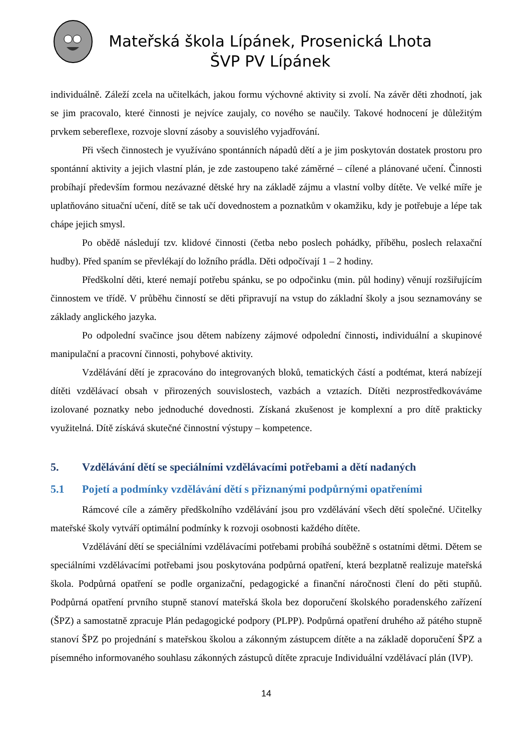Mateřská škola Lípánek, Prosenická Lhota
ŠVP PV Lípánek
individuálně. Záleží zcela na učitelkách, jakou formu výchovné aktivity si zvolí. Na závěr děti zhodnotí, jak se jim pracovalo, které činnosti je nejvíce zaujaly, co nového se naučily. Takové hodnocení je důležitým prvkem sebereflexe, rozvoje slovní zásoby a souvislého vyjadřování.
Při všech činnostech je využíváno spontánních nápadů dětí a je jim poskytován dostatek prostoru pro spontánní aktivity a jejich vlastní plán, je zde zastoupeno také záměrné – cílené a plánované učení. Činnosti probíhají především formou nezávazné dětské hry na základě zájmu a vlastní volby dítěte. Ve velké míře je uplatňováno situační učení, dítě se tak učí dovednostem a poznatkům v okamžiku, kdy je potřebuje a lépe tak chápe jejich smysl.
Po obědě následují tzv. klidové činnosti (četba nebo poslech pohádky, příběhu, poslech relaxační hudby). Před spaním se převlékají do ložního prádla. Děti odpočívají 1 – 2 hodiny.
Předškolní děti, které nemají potřebu spánku, se po odpočinku (min. půl hodiny) věnují rozšiřujícím činnostem ve třídě. V průběhu činností se děti připravují na vstup do základní školy a jsou seznamovány se základy anglického jazyka.
Po odpolední svačince jsou dětem nabízeny zájmové odpolední činnosti, individuální a skupinové manipulační a pracovní činnosti, pohybové aktivity.
Vzdělávání dětí je zpracováno do integrovaných bloků, tematických částí a podtémat, která nabízejí dítěti vzdělávací obsah v přirozených souvislostech, vazbách a vztazích. Dítěti nezprostředkováváme izolované poznatky nebo jednoduché dovednosti. Získaná zkušenost je komplexní a pro dítě prakticky využitelná. Dítě získává skutečné činnostní výstupy – kompetence.
5. Vzdělávání dětí se speciálními vzdělávacími potřebami a dětí nadaných
5.1 Pojetí a podmínky vzdělávání dětí s přiznanými podpůrnými opatřeními
Rámcové cíle a záměry předškolního vzdělávání jsou pro vzdělávání všech dětí společné. Učitelky mateřské školy vytváří optimální podmínky k rozvoji osobnosti každého dítěte.
Vzdělávání dětí se speciálními vzdělávacími potřebami probíhá souběžně s ostatními dětmi. Dětem se speciálními vzdělávacími potřebami jsou poskytována podpůrná opatření, která bezplatně realizuje mateřská škola. Podpůrná opatření se podle organizační, pedagogické a finanční náročnosti člení do pěti stupňů. Podpůrná opatření prvního stupně stanoví mateřská škola bez doporučení školského poradenského zařízení (ŠPZ) a samostatně zpracuje Plán pedagogické podpory (PLPP). Podpůrná opatření druhého až pátého stupně stanoví ŠPZ po projednání s mateřskou školou a zákonným zástupcem dítěte a na základě doporučení ŠPZ a písemného informovaného souhlasu zákonných zástupců dítěte zpracuje Individuální vzdělávací plán (IVP).
14